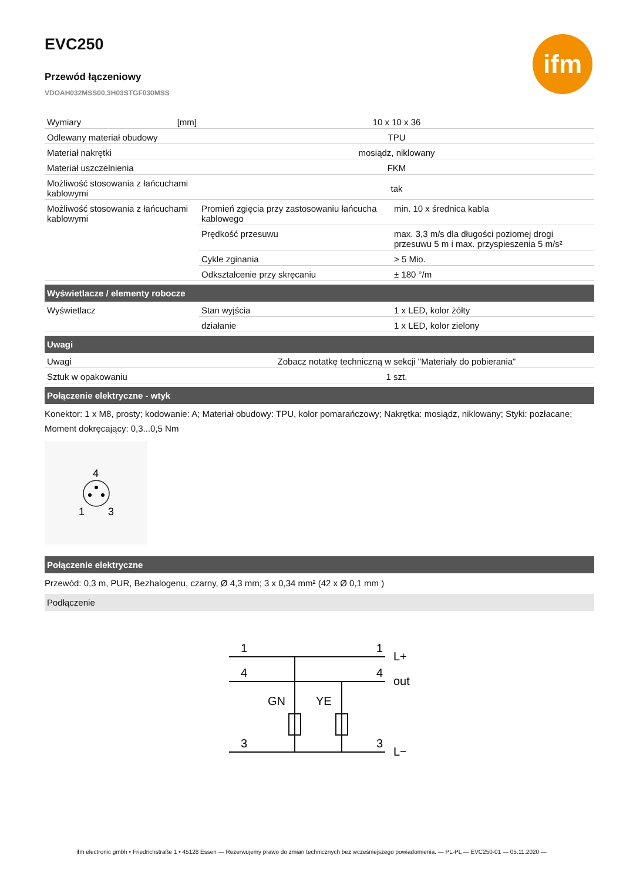ifm
EVC250
Przewód łączeniowy
VDOAH032MSS00,3H03STGF030MSS
| Wymiary [mm] | 10 x 10 x 36 | |
| Odlewany materiał obudowy | TPU | |
| Materiał nakrętki | mosiądz, niklowany | |
| Materiał uszczelnienia | FKM | |
| Możliwość stosowania z łańcuchami kablowymi | tak | |
| Możliwość stosowania z łańcuchami kablowymi | Promień zgięcia przy zastosowaniu łańcucha kablowego | min. 10 x średnica kabla |
| | Prędkość przesuwu | max. 3,3 m/s dla długości poziomej drogi przesuwu 5 m i max. przyspieszenia 5 m/s² |
| | Cykle zginania | > 5 Mio. |
| | Odkształcenie przy skręcaniu | ± 180 °/m |
Wyświetlacze / elementy robocze
| Wyświetlacz | Stan wyjścia | 1 x LED, kolor żółty |
| | działanie | 1 x LED, kolor zielony |
Uwagi
| Uwagi | Zobacz notatkę techniczną w sekcji "Materiały do pobierania" |
| Sztuk w opakowaniu | 1 szt. |
Połączenie elektryczne - wtyk
Konektor: 1 x M8, prosty; kodowanie: A; Materiał obudowy: TPU, kolor pomarańczowy; Nakrętka: mosiądz, niklowany; Styki: pozłacane; Moment dokręcający: 0,3...0,5 Nm
4
1
3
Połączenie elektryczne
Przewód: 0,3 m, PUR, Bezhalogenu, czarny, Ø 4,3 mm; 3 x 0,34 mm² (42 x Ø 0,1 mm )
Podłączenie
1
4
3
1
4
3
L+
out
L−
GN
YE
ifm electronic gmbh • Friedrichstraße 1 • 45128 Essen — Rezerwujemy prawo do zmian technicznych bez wcześniejszego powiadomienia. — PL-PL — EVC250-01 — 05.11.2020 —